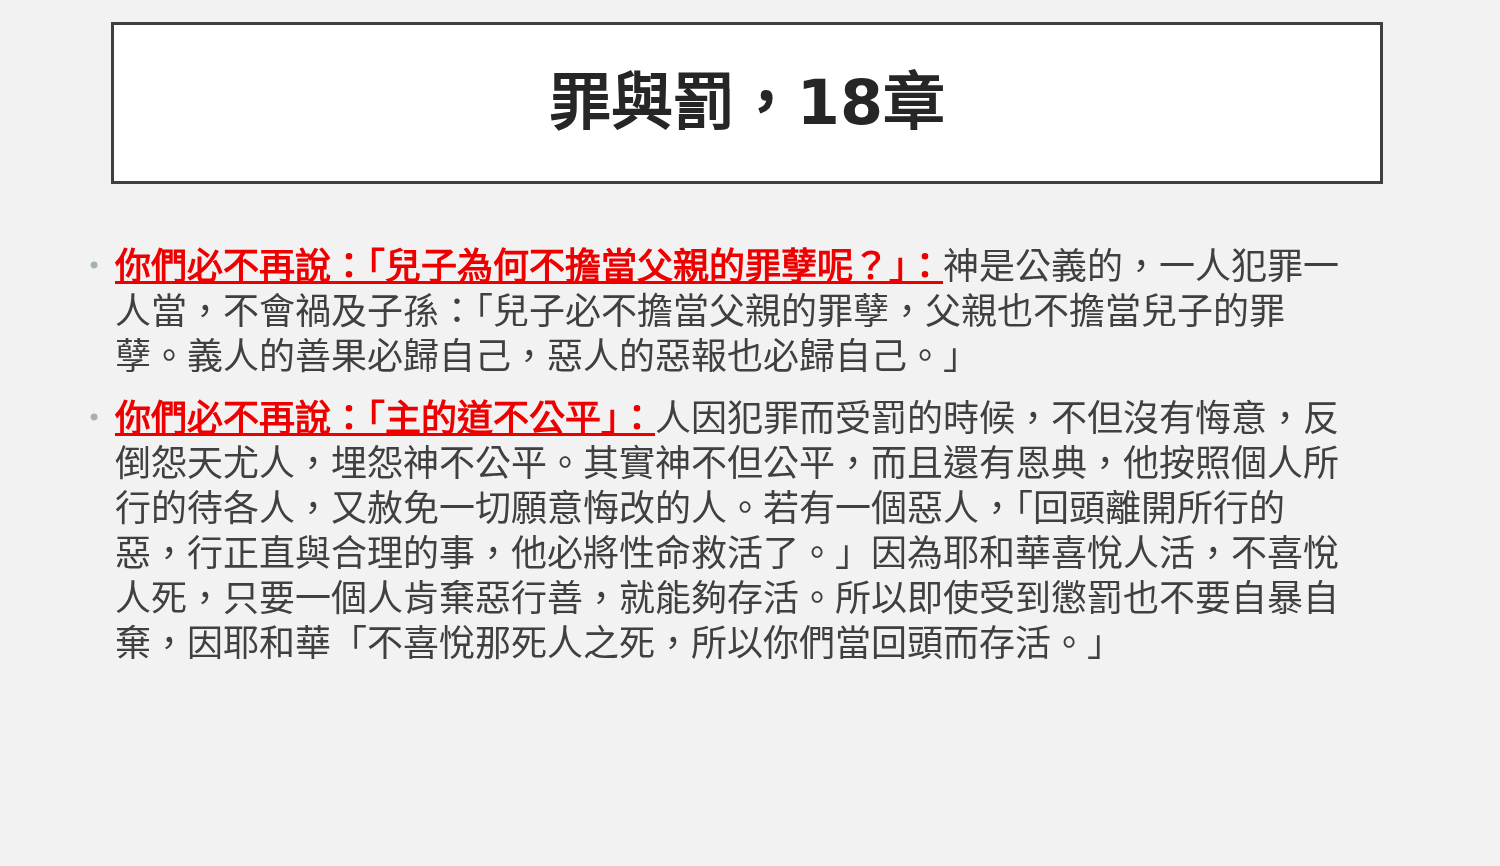罪與罰，18章
• 你們必不再說：「兒子為何不擔當父親的罪孽呢？」：神是公義的，一人犯罪一人當，不會禍及子孫：「兒子必不擔當父親的罪孽，父親也不擔當兒子的罪孽。義人的善果必歸自己，惡人的惡報也必歸自己。」
• 你們必不再說：「主的道不公平」：人因犯罪而受罰的時候，不但沒有悔意，反倒怨天尤人，埋怨神不公平。其實神不但公平，而且還有恩典，他按照個人所行的待各人，又赦免一切願意悔改的人。若有一個惡人，「回頭離開所行的惡，行正直與合理的事，他必將性命救活了。」因為耶和華喜悅人活，不喜悅人死，只要一個人肯棄惡行善，就能夠存活。所以即使受到懲罰也不要自暴自棄，因耶和華「不喜悅那死人之死，所以你們當回頭而存活。」